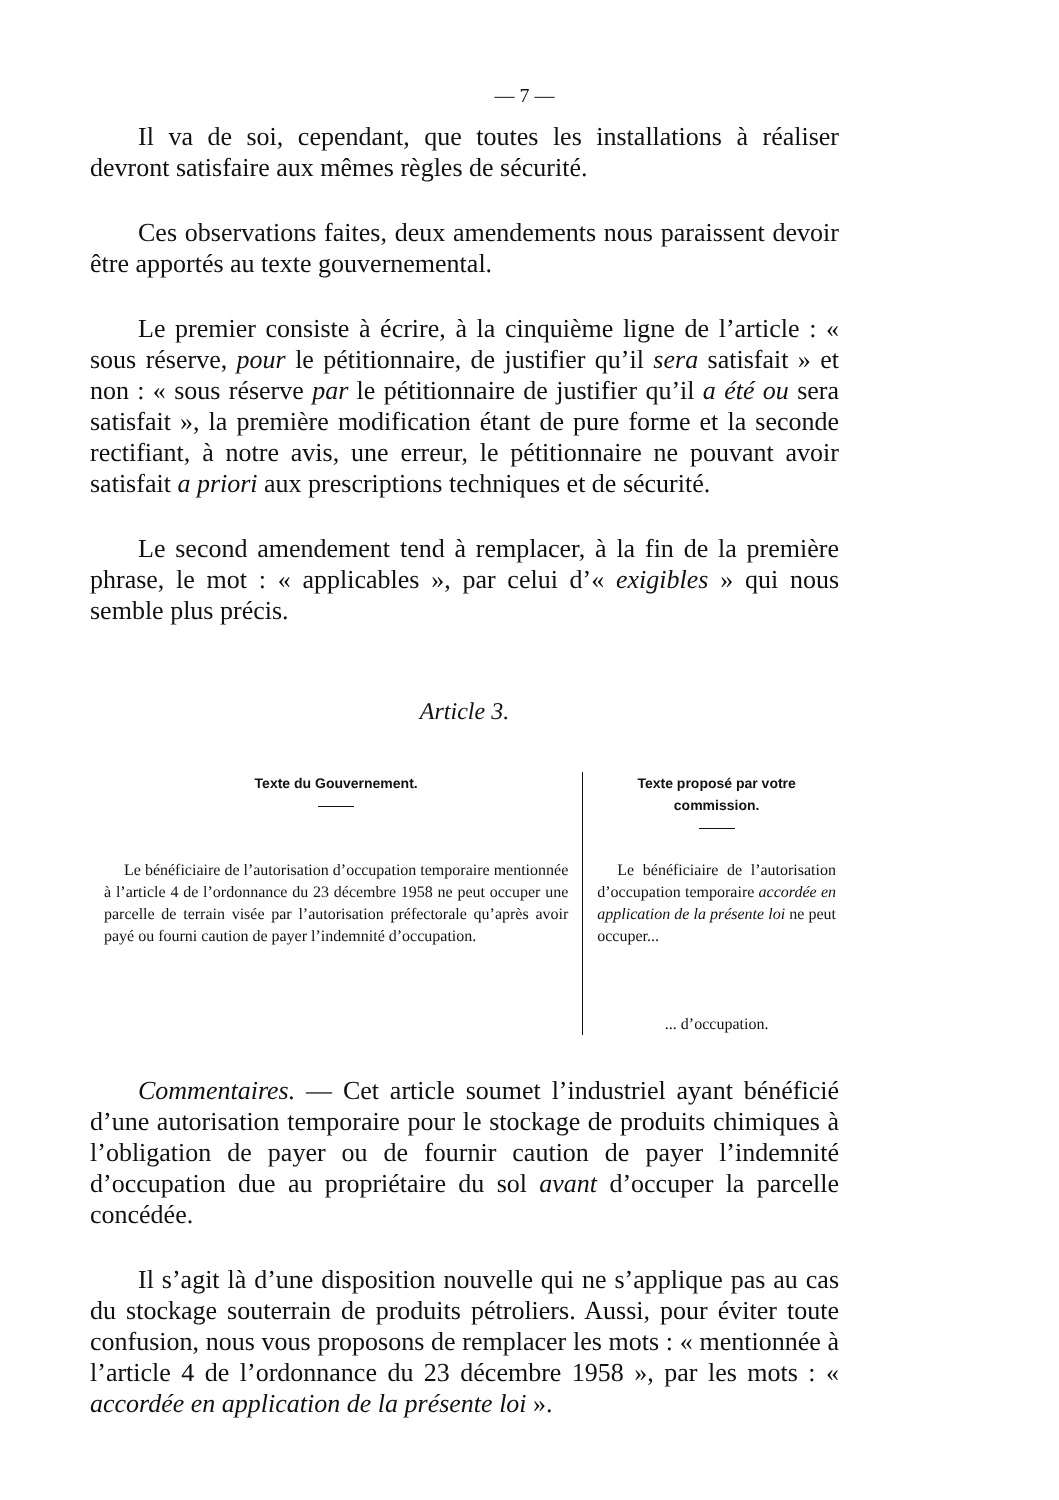— 7 —
Il va de soi, cependant, que toutes les installations à réaliser devront satisfaire aux mêmes règles de sécurité.
Ces observations faites, deux amendements nous paraissent devoir être apportés au texte gouvernemental.
Le premier consiste à écrire, à la cinquième ligne de l’article : « sous réserve, pour le pétitionnaire, de justifier qu’il sera satisfait » et non : « sous réserve par le pétitionnaire de justifier qu’il a été ou sera satisfait », la première modification étant de pure forme et la seconde rectifiant, à notre avis, une erreur, le pétitionnaire ne pouvant avoir satisfait a priori aux prescriptions techniques et de sécurité.
Le second amendement tend à remplacer, à la fin de la première phrase, le mot : « applicables », par celui d’« exigibles » qui nous semble plus précis.
Article 3.
| Texte du Gouvernement. | Texte proposé par votre commission. |
| --- | --- |
| Le bénéficiaire de l’autorisation d’occupation temporaire mentionnée à l’article 4 de l’ordonnance du 23 décembre 1958 ne peut occuper une parcelle de terrain visée par l’autorisation préfectorale qu’après avoir payé ou fourni caution de payer l’indemnité d’occupation. | Le bénéficiaire de l’autorisation d’occupation temporaire accordée en application de la présente loi ne peut occuper... ... d’occupation. |
Commentaires. — Cet article soumet l’industriel ayant bénéficié d’une autorisation temporaire pour le stockage de produits chimiques à l’obligation de payer ou de fournir caution de payer l’indemnité d’occupation due au propriétaire du sol avant d’occuper la parcelle concédée.
Il s’agit là d’une disposition nouvelle qui ne s’applique pas au cas du stockage souterrain de produits pétroliers. Aussi, pour éviter toute confusion, nous vous proposons de remplacer les mots : « mentionnée à l’article 4 de l’ordonnance du 23 décembre 1958 », par les mots : « accordée en application de la présente loi ».